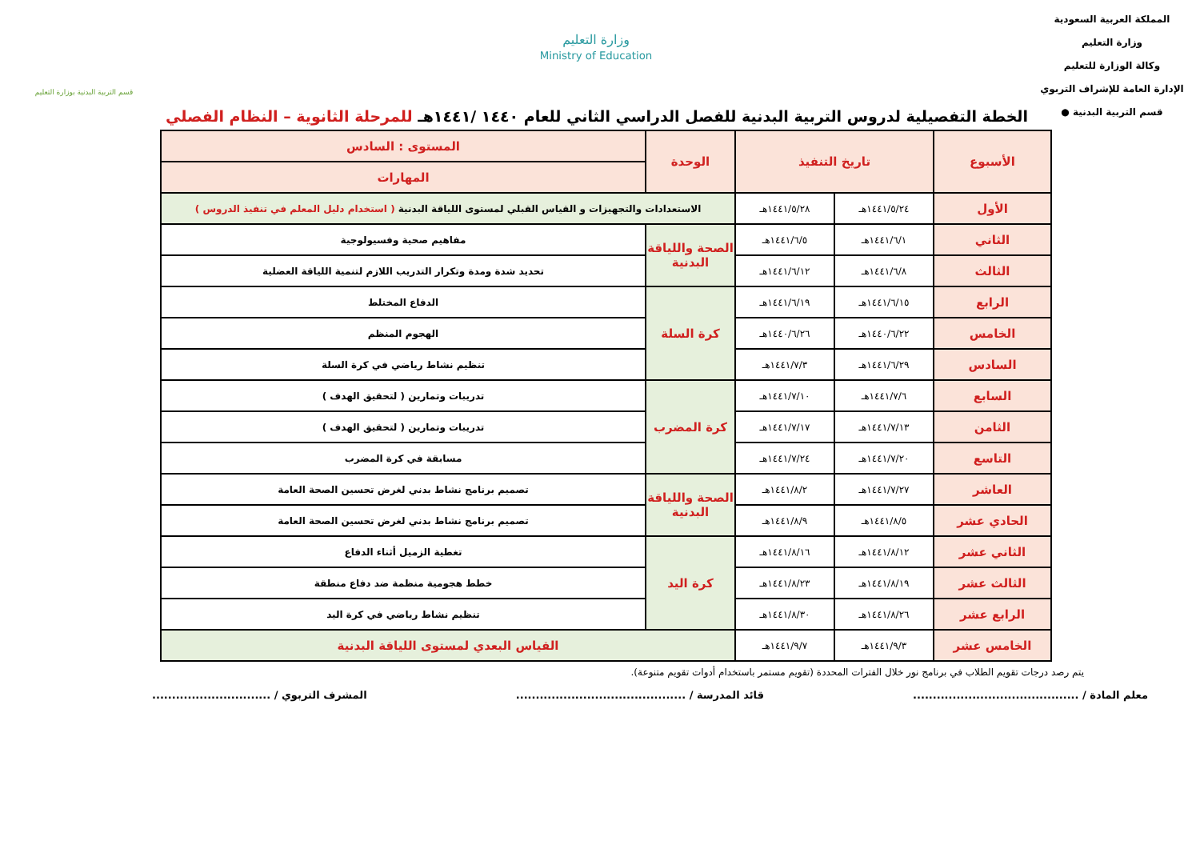المملكة العربية السعودية
وزارة التعليم
وكالة الوزارة للتعليم
الإدارة العامة للإشراف التربوي
قسم التربية البدنية ●
وزارة التعليم
Ministry of Education
قسم التربية البدنية بوزارة التعليم
الخطة التفصيلية لدروس التربية البدنية للفصل الدراسي الثاني للعام ١٤٤٠ /١٤٤١هـ للمرحلة الثانوية – النظام الفصلي
| الأسبوع | تاريخ التنفيذ | | الوحدة | المستوى : السادس |
| --- | --- | --- | --- | --- |
| | | | | المهارات |
| الأول | ١٤٤١/٥/٢٤هـ | ١٤٤١/٥/٢٨هـ | الاستعدادات والتجهيزات و القياس القبلي لمستوى اللياقة البدنية ( استخدام دليل المعلم في تنفيذ الدروس ) | |
| الثاني | ١٤٤١/٦/١هـ | ١٤٤١/٦/٥هـ | الصحة واللياقة البدنية | مفاهيم صحية وفسيولوجية |
| الثالث | ١٤٤١/٦/٨هـ | ١٤٤١/٦/١٢هـ | | تحديد شدة ومدة وتكرار التدريب اللازم لتنمية اللياقة العضلية |
| الرابع | ١٤٤١/٦/١٥هـ | ١٤٤١/٦/١٩هـ | كرة السلة | الدفاع المختلط |
| الخامس | ١٤٤٠/٦/٢٢هـ | ١٤٤٠/٦/٢٦هـ | | الهجوم المنظم |
| السادس | ١٤٤١/٦/٢٩هـ | ١٤٤١/٧/٣هـ | | تنظيم نشاط رياضي في كرة السلة |
| السابع | ١٤٤١/٧/٦هـ | ١٤٤١/٧/١٠هـ | كرة المضرب | تدريبات وتمارين ( لتحقيق الهدف ) |
| الثامن | ١٤٤١/٧/١٣هـ | ١٤٤١/٧/١٧هـ | | تدريبات وتمارين ( لتحقيق الهدف ) |
| التاسع | ١٤٤١/٧/٢٠هـ | ١٤٤١/٧/٢٤هـ | | مسابقة في كرة المضرب |
| العاشر | ١٤٤١/٧/٢٧هـ | ١٤٤١/٨/٢هـ | الصحة واللياقة البدنية | تصميم برنامج نشاط بدني لغرض تحسين الصحة العامة |
| الحادي عشر | ١٤٤١/٨/٥هـ | ١٤٤١/٨/٩هـ | | تصميم برنامج نشاط بدني لغرض تحسين الصحة العامة |
| الثاني عشر | ١٤٤١/٨/١٢هـ | ١٤٤١/٨/١٦هـ | كرة اليد | تغطية الزميل أثناء الدفاع |
| الثالث عشر | ١٤٤١/٨/١٩هـ | ١٤٤١/٨/٢٣هـ | | خطط هجومية منظمة ضد دفاع منطقة |
| الرابع عشر | ١٤٤١/٨/٢٦هـ | ١٤٤١/٨/٣٠هـ | | تنظيم نشاط رياضي في كرة اليد |
| الخامس عشر | ١٤٤١/٩/٣هـ | ١٤٤١/٩/٧هـ | القياس البعدي لمستوى اللياقة البدنية | |
يتم رصد درجات تقويم الطلاب في برنامج نور خلال الفترات المحددة (تقويم مستمر باستخدام أدوات تقويم متنوعة).
معلم المادة / .......................................... قائد المدرسة / ........................................... المشرف التربوي / ..............................